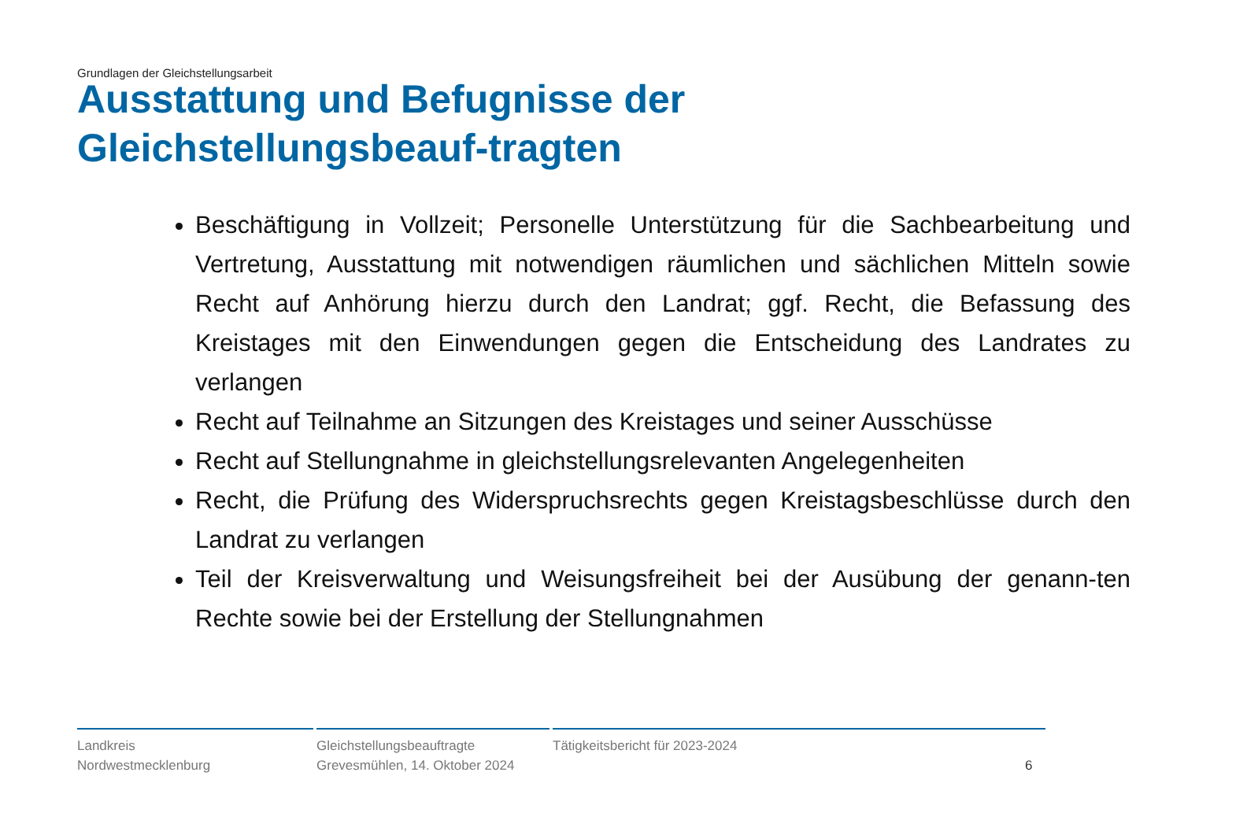Grundlagen der Gleichstellungsarbeit
Ausstattung und Befugnisse der Gleichstellungsbeauf-tragten
Beschäftigung in Vollzeit; Personelle Unterstützung für die Sachbearbeitung und Vertretung, Ausstattung mit notwendigen räumlichen und sächlichen Mitteln sowie Recht auf Anhörung hierzu durch den Landrat; ggf. Recht, die Befassung des Kreistages mit den Einwendungen gegen die Entscheidung des Landrates zu verlangen
Recht auf Teilnahme an Sitzungen des Kreistages und seiner Ausschüsse
Recht auf Stellungnahme in gleichstellungsrelevanten Angelegenheiten
Recht, die Prüfung des Widerspruchsrechts gegen Kreistagsbeschlüsse durch den Landrat zu verlangen
Teil der Kreisverwaltung und Weisungsfreiheit bei der Ausübung der genann-ten Rechte sowie bei der Erstellung der Stellungnahmen
Landkreis
Nordwestmecklenburg
Gleichstellungsbeauftragte
Grevesmühlen, 14. Oktober 2024
Tätigkeitsbericht für 2023-2024
6